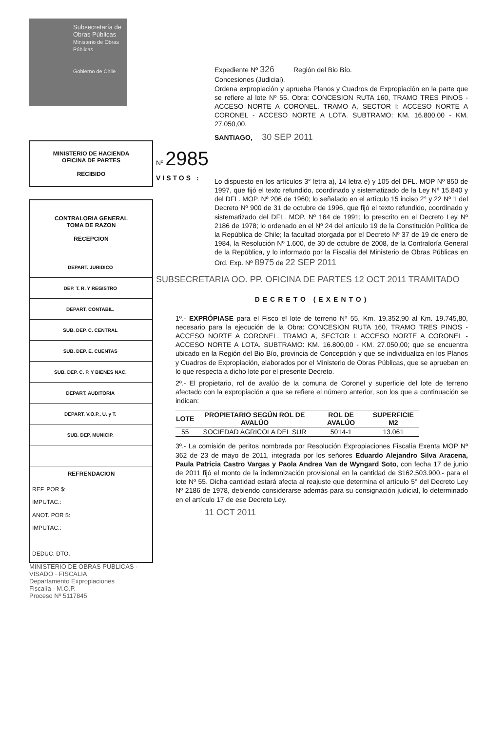Subsecretaría de Obras Públicas
Ministerio de Obras Públicas
Gobierno de Chile
MINISTERIO DE HACIENDA
OFICINA DE PARTES
RECIBIDO
CONTRALORIA GENERAL
TOMA DE RAZON
RECEPCION
| DEPART. JURIDICO | |
| DEP. T. R. Y REGISTRO | |
| DEPART. CONTABIL. | |
| SUB. DEP. C. CENTRAL | |
| SUB. DEP. E. CUENTAS | |
| SUB. DEP. C. P. Y BIENES NAC. | |
| DEPART. AUDITORIA | |
| DEPART. V.O.P., U. y T. | |
| SUB. DEP. MUNICIP. | |
REFRENDACION
REF. POR $:
IMPUTAC.:
ANOT. POR $:
IMPUTAC.:
DEDUC. DTO.
MINISTERIO DE OBRAS PUBLICAS · VISADO · FISCALIA
Departamento Expropiaciones
Fiscalía - M.O.P.
Proceso Nº 5117845
Expediente Nº 326 Región del Bio Bío.
Concesiones (Judicial).
Ordena expropiación y aprueba Planos y Cuadros de Expropiación en la parte que se refiere al lote Nº 55. Obra: CONCESION RUTA 160, TRAMO TRES PINOS - ACCESO NORTE A CORONEL. TRAMO A, SECTOR I: ACCESO NORTE A CORONEL - ACCESO NORTE A LOTA. SUBTRAMO: KM. 16.800,00 - KM. 27.050,00.
SANTIAGO, 30 SEP 2011
Nº 2985
VISTOS :
Lo dispuesto en los artículos 3° letra a), 14 letra e) y 105 del DFL. MOP Nº 850 de 1997, que fijó el texto refundido, coordinado y sistematizado de la Ley Nº 15.840 y del DFL. MOP. Nº 206 de 1960; lo señalado en el artículo 15 inciso 2° y 22 Nº 1 del Decreto Nº 900 de 31 de octubre de 1996, que fijó el texto refundido, coordinado y sistematizado del DFL. MOP. Nº 164 de 1991; lo prescrito en el Decreto Ley Nº 2186 de 1978; lo ordenado en el Nº 24 del artículo 19 de la Constitución Política de la República de Chile; la facultad otorgada por el Decreto Nº 37 de 19 de enero de 1984, la Resolución Nº 1.600, de 30 de octubre de 2008, de la Contraloría General de la República, y lo informado por la Fiscalía del Ministerio de Obras Públicas en Ord. Exp. Nº 8975 de 22 SEP 2011
SUBSECRETARIA OO. PP. OFICINA DE PARTES 12 OCT 2011 TRAMITADO
DECRETO (EXENTO)
1º.- EXPRÓPIASE para el Fisco el lote de terreno Nº 55, Km. 19.352,90 al Km. 19.745,80, necesario para la ejecución de la Obra: CONCESION RUTA 160, TRAMO TRES PINOS - ACCESO NORTE A CORONEL. TRAMO A, SECTOR I: ACCESO NORTE A CORONEL - ACCESO NORTE A LOTA. SUBTRAMO: KM. 16.800,00 - KM. 27.050,00; que se encuentra ubicado en la Región del Bio Bío, provincia de Concepción y que se individualiza en los Planos y Cuadros de Expropiación, elaborados por el Ministerio de Obras Públicas, que se aprueban en lo que respecta a dicho lote por el presente Decreto.
2º.- El propietario, rol de avalúo de la comuna de Coronel y superficie del lote de terreno afectado con la expropiación a que se refiere el número anterior, son los que a continuación se indican:
| LOTE | PROPIETARIO SEGÚN ROL DE AVALÚO | ROL DE AVALÚO | SUPERFICIE M2 |
| --- | --- | --- | --- |
| 55 | SOCIEDAD AGRICOLA DEL SUR | 5014-1 | 13.061 |
3º.- La comisión de peritos nombrada por Resolución Expropiaciones Fiscalía Exenta MOP Nº 362 de 23 de mayo de 2011, integrada por los señores Eduardo Alejandro Silva Aracena, Paula Patricia Castro Vargas y Paola Andrea Van de Wyngard Soto, con fecha 17 de junio de 2011 fijó el monto de la indemnización provisional en la cantidad de $162.503.900.- para el lote Nº 55. Dicha cantidad estará afecta al reajuste que determina el artículo 5° del Decreto Ley Nº 2186 de 1978, debiendo considerarse además para su consignación judicial, lo determinado en el artículo 17 de ese Decreto Ley.
11 OCT 2011